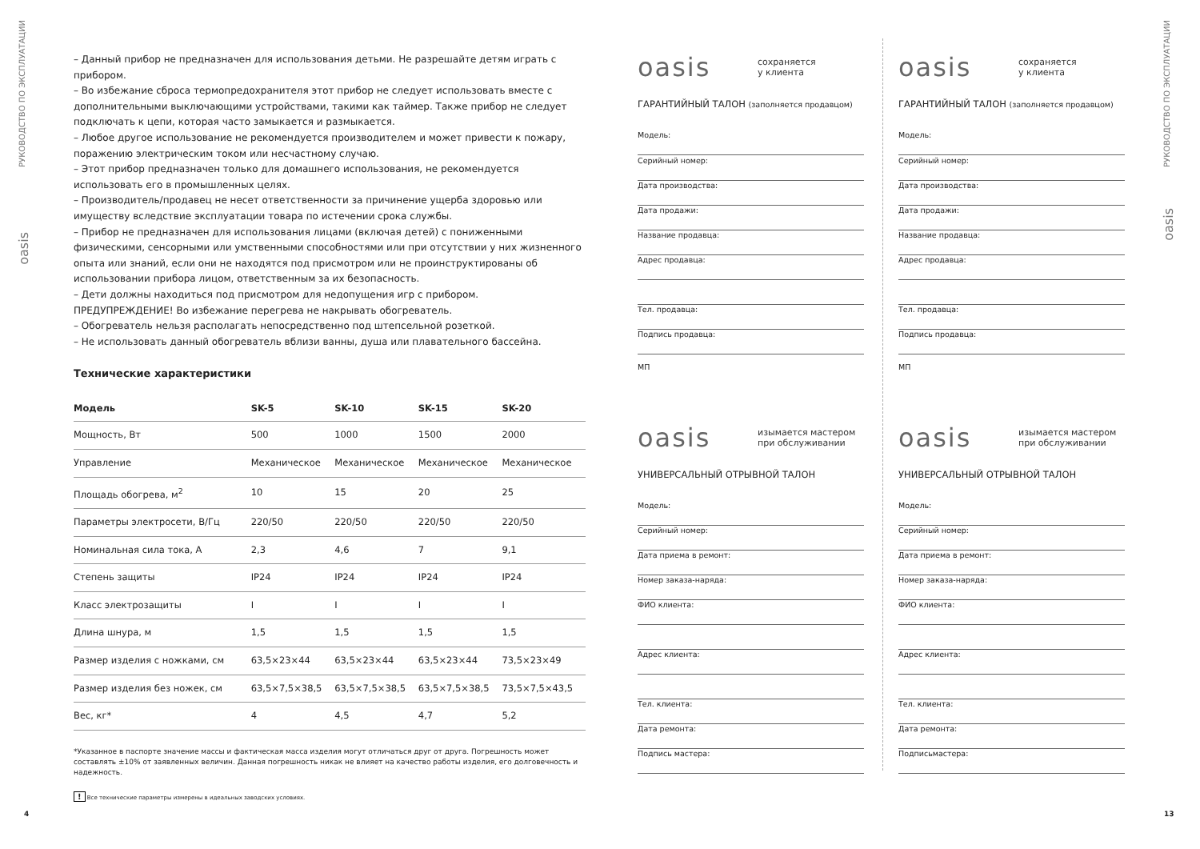РУКОВОДСТВО ПО ЭКСПЛУАТАЦИИ
oasis
РУКОВОДСТВО ПО ЭКСПЛУАТАЦИИ
oasis
– Данный прибор не предназначен для использования детьми. Не разрешайте детям играть с прибором.
– Во избежание сброса термопредохранителя этот прибор не следует использовать вместе с дополнительными выключающими устройствами, такими как таймер. Также прибор не следует подключать к цепи, которая часто замыкается и размыкается.
– Любое другое использование не рекомендуется производителем и может привести к пожару, поражению электрическим током или несчастному случаю.
– Этот прибор предназначен только для домашнего использования, не рекомендуется использовать его в промышленных целях.
– Производитель/продавец не несет ответственности за причинение ущерба здоровью или имуществу вследствие эксплуатации товара по истечении срока службы.
– Прибор не предназначен для использования лицами (включая детей) с пониженными физическими, сенсорными или умственными способностями или при отсутствии у них жизненного опыта или знаний, если они не находятся под присмотром или не проинструктированы об использовании прибора лицом, ответственным за их безопасность.
– Дети должны находиться под присмотром для недопущения игр с прибором.
ПРЕДУПРЕЖДЕНИЕ! Во избежание перегрева не накрывать обогреватель.
– Обогреватель нельзя располагать непосредственно под штепсельной розеткой.
– Не использовать данный обогреватель вблизи ванны, душа или плавательного бассейна.
Технические характеристики
| Модель | SK-5 | SK-10 | SK-15 | SK-20 |
| --- | --- | --- | --- | --- |
| Мощность, Вт | 500 | 1000 | 1500 | 2000 |
| Управление | Механическое | Механическое | Механическое | Механическое |
| Площадь обогрева, м<sup>2</sup> | 10 | 15 | 20 | 25 |
| Параметры электросети, В/Гц | 220/50 | 220/50 | 220/50 | 220/50 |
| Номинальная сила тока, А | 2,3 | 4,6 | 7 | 9,1 |
| Степень защиты | IP24 | IP24 | IP24 | IP24 |
| Класс электрозащиты | I | I | I | I |
| Длина шнура, м | 1,5 | 1,5 | 1,5 | 1,5 |
| Размер изделия с ножками, см | 63,5×23×44 | 63,5×23×44 | 63,5×23×44 | 73,5×23×49 |
| Размер изделия без ножек, см | 63,5×7,5×38,5 | 63,5×7,5×38,5 | 63,5×7,5×38,5 | 73,5×7,5×43,5 |
| Вес, кг* | 4 | 4,5 | 4,7 | 5,2 |
*Указанное в паспорте значение массы и фактическая масса изделия могут отличаться друг от друга. Погрешность может составлять ±10% от заявленных величин. Данная погрешность никак не влияет на качество работы изделия, его долговечность и надежность.
! Все технические параметры измерены в идеальных заводских условиях.
oasis сохраняется
у клиента
ГАРАНТИЙНЫЙ ТАЛОН (заполняется продавцом)
Модель:
Серийный номер:
Дата производства:
Дата продажи:
Название продавца:
Адрес продавца:
Тел. продавца:
Подпись продавца:
МП
oasis сохраняется
у клиента
ГАРАНТИЙНЫЙ ТАЛОН (заполняется продавцом)
Модель:
Серийный номер:
Дата производства:
Дата продажи:
Название продавца:
Адрес продавца:
Тел. продавца:
Подпись продавца:
МП
oasis изымается мастером
при обслуживании
УНИВЕРСАЛЬНЫЙ ОТРЫВНОЙ ТАЛОН
Модель:
Серийный номер:
Дата приема в ремонт:
Номер заказа-наряда:
ФИО клиента:
Адрес клиента:
Тел. клиента:
Дата ремонта:
Подпись мастера:
oasis изымается мастером
при обслуживании
УНИВЕРСАЛЬНЫЙ ОТРЫВНОЙ ТАЛОН
Модель:
Серийный номер:
Дата приема в ремонт:
Номер заказа-наряда:
ФИО клиента:
Адрес клиента:
Тел. клиента:
Дата ремонта:
Подписьмастера:
4 13